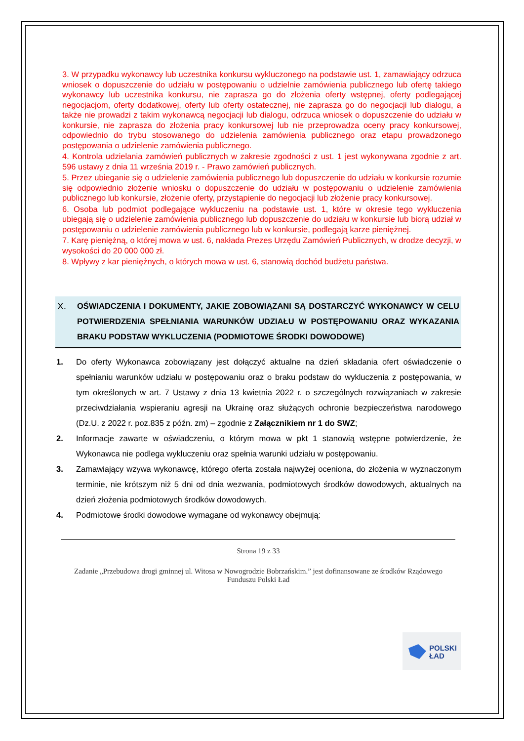3. W przypadku wykonawcy lub uczestnika konkursu wykluczonego na podstawie ust. 1, zamawiający odrzuca wniosek o dopuszczenie do udziału w postępowaniu o udzielnie zamówienia publicznego lub ofertę takiego wykonawcy lub uczestnika konkursu, nie zaprasza go do złożenia oferty wstępnej, oferty podlegającej negocjacjom, oferty dodatkowej, oferty lub oferty ostatecznej, nie zaprasza go do negocjacji lub dialogu, a także nie prowadzi z takim wykonawcą negocjacji lub dialogu, odrzuca wniosek o dopuszczenie do udziału w konkursie, nie zaprasza do złożenia pracy konkursowej lub nie przeprowadza oceny pracy konkursowej, odpowiednio do trybu stosowanego do udzielenia zamówienia publicznego oraz etapu prowadzonego postępowania o udzielenie zamówienia publicznego.
4. Kontrola udzielania zamówień publicznych w zakresie zgodności z ust. 1 jest wykonywana zgodnie z art. 596 ustawy z dnia 11 września 2019 r. - Prawo zamówień publicznych.
5. Przez ubieganie się o udzielenie zamówienia publicznego lub dopuszczenie do udziału w konkursie rozumie się odpowiednio złożenie wniosku o dopuszczenie do udziału w postępowaniu o udzielenie zamówienia publicznego lub konkursie, złożenie oferty, przystąpienie do negocjacji lub złożenie pracy konkursowej.
6. Osoba lub podmiot podlegające wykluczeniu na podstawie ust. 1, które w okresie tego wykluczenia ubiegają się o udzielenie zamówienia publicznego lub dopuszczenie do udziału w konkursie lub biorą udział w postępowaniu o udzielenie zamówienia publicznego lub w konkursie, podlegają karze pieniężnej.
7. Karę pieniężną, o której mowa w ust. 6, nakłada Prezes Urzędu Zamówień Publicznych, w drodze decyzji, w wysokości do 20 000 000 zł.
8. Wpływy z kar pieniężnych, o których mowa w ust. 6, stanowią dochód budżetu państwa.
X.
OŚWIADCZENIA I DOKUMENTY, JAKIE ZOBOWIĄZANI SĄ DOSTARCZYĆ WYKONAWCY W CELU POTWIERDZENIA SPEŁNIANIA WARUNKÓW UDZIAŁU W POSTĘPOWANIU ORAZ WYKAZANIA BRAKU PODSTAW WYKLUCZENIA (PODMIOTOWE ŚRODKI DOWODOWE)
1. Do oferty Wykonawca zobowiązany jest dołączyć aktualne na dzień składania ofert oświadczenie o spełnianiu warunków udziału w postępowaniu oraz o braku podstaw do wykluczenia z postępowania, w tym określonych w art. 7 Ustawy z dnia 13 kwietnia 2022 r. o szczególnych rozwiązaniach w zakresie przeciwdziałania wspieraniu agresji na Ukrainę oraz służących ochronie bezpieczeństwa narodowego (Dz.U. z 2022 r. poz.835 z późn. zm) – zgodnie z Załącznikiem nr 1 do SWZ;
2. Informacje zawarte w oświadczeniu, o którym mowa w pkt 1 stanowią wstępne potwierdzenie, że Wykonawca nie podlega wykluczeniu oraz spełnia warunki udziału w postępowaniu.
3. Zamawiający wzywa wykonawcę, którego oferta została najwyżej oceniona, do złożenia w wyznaczonym terminie, nie krótszym niż 5 dni od dnia wezwania, podmiotowych środków dowodowych, aktualnych na dzień złożenia podmiotowych środków dowodowych.
4. Podmiotowe środki dowodowe wymagane od wykonawcy obejmują:
Strona 19 z 33
Zadanie „Przebudowa drogi gminnej ul. Witosa w Nowogrodzie Bobrzańskim.” jest dofinansowane ze środków Rządowego Funduszu Polski Ład
POLSKI
ŁAD